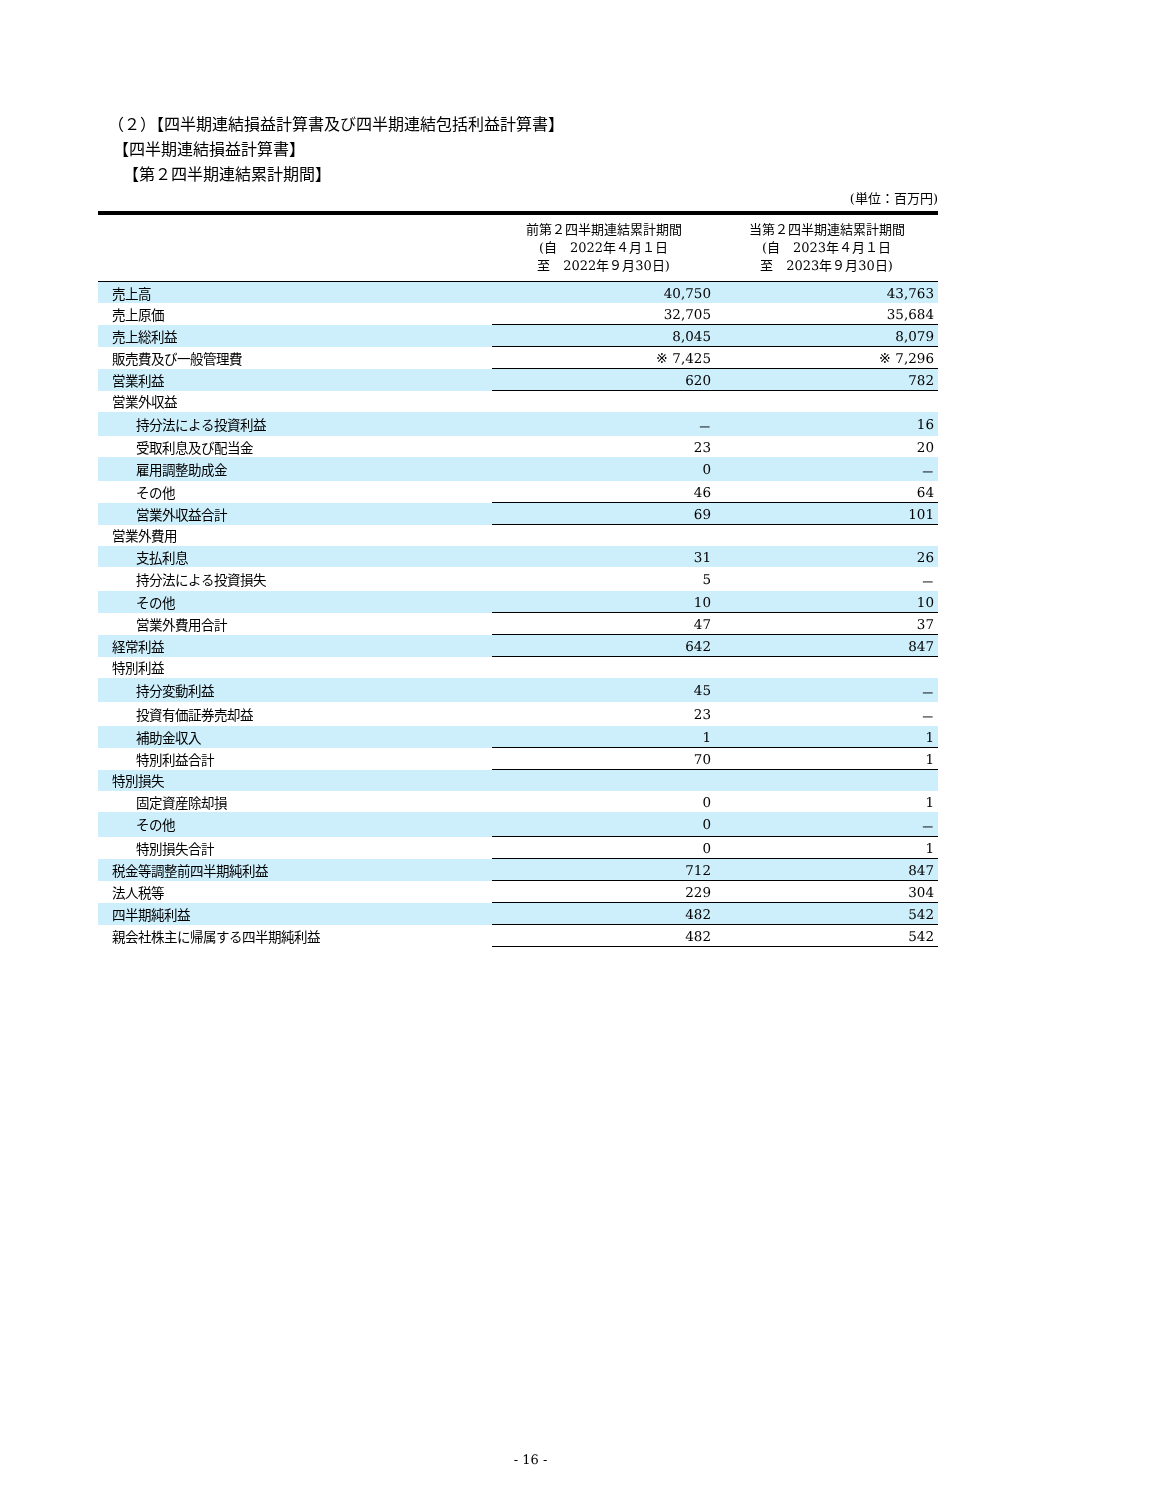（２）【四半期連結損益計算書及び四半期連結包括利益計算書】
【四半期連結損益計算書】
【第２四半期連結累計期間】
(単位：百万円)
| | 前第２四半期連結累計期間 (自 2022年４月１日 至 2022年９月30日) | 当第２四半期連結累計期間 (自 2023年４月１日 至 2023年９月30日) |
| --- | --- | --- |
| 売上高 | 40,750 | 43,763 |
| 売上原価 | 32,705 | 35,684 |
| 売上総利益 | 8,045 | 8,079 |
| 販売費及び一般管理費 | ※ 7,425 | ※ 7,296 |
| 営業利益 | 620 | 782 |
| 営業外収益 | | |
| 持分法による投資利益 | － | 16 |
| 受取利息及び配当金 | 23 | 20 |
| 雇用調整助成金 | 0 | － |
| その他 | 46 | 64 |
| 営業外収益合計 | 69 | 101 |
| 営業外費用 | | |
| 支払利息 | 31 | 26 |
| 持分法による投資損失 | 5 | － |
| その他 | 10 | 10 |
| 営業外費用合計 | 47 | 37 |
| 経常利益 | 642 | 847 |
| 特別利益 | | |
| 持分変動利益 | 45 | － |
| 投資有価証券売却益 | 23 | － |
| 補助金収入 | 1 | 1 |
| 特別利益合計 | 70 | 1 |
| 特別損失 | | |
| 固定資産除却損 | 0 | 1 |
| その他 | 0 | － |
| 特別損失合計 | 0 | 1 |
| 税金等調整前四半期純利益 | 712 | 847 |
| 法人税等 | 229 | 304 |
| 四半期純利益 | 482 | 542 |
| 親会社株主に帰属する四半期純利益 | 482 | 542 |
- 16 -